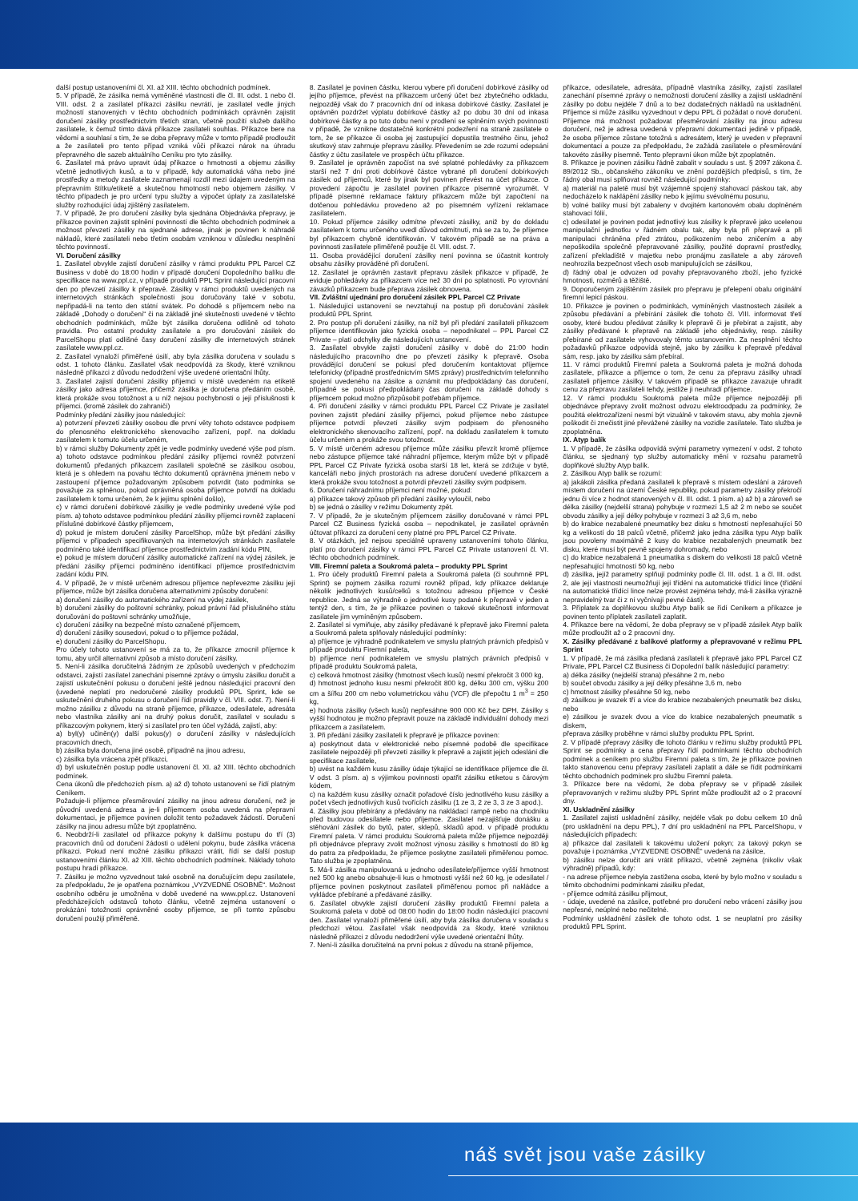další postup ustanoveními čl. XI. až XIII. těchto obchodních podmínek.
5. V případě, že zásilka nemá vyměněné vlastnosti dle čl. III. odst. 1 nebo čl. VIII. odst. 2 a zasílatel příkazci zásilku nevrátí, je zasílatel vedle jiných možností stanovených v těchto obchodních podmínkách oprávněn zajistit doručení zásilky prostřednictvím třetích stran, včetně použití služeb dalšího zasílatele, k čemuž tímto dává příkazce zasílateli souhlas. Příkazce bere na vědomí a souhlasí s tím, že se doba přepravy může v tomto případě prodloužit a že zasílateli pro tento případ vzniká vůči příkazci nárok na úhradu přepravného dle sazeb aktuálního Ceníku pro tyto zásilky.
6. Zasílatel má právo upravit údaj příkazce o hmotnosti a objemu zásilky včetně jednotlivých kusů, a to v případě, kdy automatická váha nebo jiné prostředky a metody zasílatele zaznamenají rozdíl mezi údajem uvedeným na přepravním štítku/etiketě a skutečnou hmotností nebo objemem zásilky. V těchto případech je pro určení typu služby a výpočet úplaty za zasílatelské služby rozhodující údaj zjištěný zasílatelem.
7. V případě, že pro doručení zásilky byla sjednána Objednávka přepravy, je příkazce povinen zajistit splnění povinností dle těchto obchodních podmínek a možnost převzetí zásilky na sjednané adrese, jinak je povinen k náhradě nákladů, které zasílateli nebo třetím osobám vzniknou v důsledku nesplnění těchto povinností.
VI. Doručení zásilky
1. Zasílatel obvykle zajistí doručení zásilky v rámci produktu PPL Parcel CZ Business v době do 18:00 hodin v případě doručení Dopoledního balíku dle specifikace na www.ppl.cz, v případě produktů PPL Sprint následující pracovní den po převzetí zásilky k přepravě. Zásilky v rámci produktů uvedených na internetových stránkách společnosti jsou doručovány také v sobotu, nepřipadá-li na tento den státní svátek. Po dohodě s příjemcem nebo na základě „Dohody o doručení“ či na základě jiné skutečnosti uvedené v těchto obchodních podmínkách, může být zásilka doručena odlišně od tohoto pravidla. Pro ostatní produkty zasílatele a pro doručování zásilek do ParcelShopu platí odlišné časy doručení zásilky dle internetových stránek zasílatele www.ppl.cz.
2. Zasílatel vynaloží přiměřené úsilí, aby byla zásilka doručena v souladu s odst. 1 tohoto článku. Zasílatel však neodpovídá za škody, které vzniknou následně příkazci z důvodu nedodržení výše uvedené orientační lhůty.
3. Zasílatel zajistí doručení zásilky příjemci v místě uvedeném na etiketě zásilky jako adresa příjemce, přičemž zásilka je doručena předáním osobě, která prokáže svou totožnost a u níž nejsou pochybnosti o její příslušnosti k příjemci. (kromě zásilek do zahraničí)
Podmínky předání zásilky jsou následující:
a) potvrzení převzetí zásilky osobou dle první věty tohoto odstavce podpisem do přenosného elektronického skenovacího zařízení, popř. na dokladu zasílatelem k tomuto účelu určeném,
b) v rámci služby Dokumenty zpět je vedle podmínky uvedené výše pod písm. a) tohoto odstavce podmínkou předání zásilky příjemci rovněž potvrzení dokumentů předaných příkazcem zasílateli společně se zásilkou osobou, která je s ohledem na povahu těchto dokumentů oprávněna jménem nebo v zastoupení příjemce požadovaným způsobem potvrdit (tato podmínka se považuje za splněnou, pokud oprávněná osoba příjemce potvrdí na dokladu zasílatelem k tomu určeném, že k jejímu splnění došlo),
c) v rámci doručení dobírkové zásilky je vedle podmínky uvedené výše pod písm. a) tohoto odstavce podmínkou předání zásilky příjemci rovněž zaplacení příslušné dobírkové částky příjemcem,
d) pokud je místem doručení zásilky ParcelShop, může být předání zásilky příjemci v případech specifikovaných na internetových stránkách zasílatele podmíněno také identifikací příjemce prostřednictvím zadání kódu PIN,
e) pokud je místem doručení zásilky automatické zařízení na výdej zásilek, je předání zásilky příjemci podmíněno identifikací příjemce prostřednictvím zadání kódu PIN.
4. V případě, že v místě určeném adresou příjemce nepřevezme zásilku její příjemce, může být zásilka doručena alternativními způsoby doručení:
a) doručení zásilky do automatického zařízení na výdej zásilek,
b) doručení zásilky do poštovní schránky, pokud právní řád příslušného státu doručování do poštovní schránky umožňuje,
c) doručení zásilky na bezpečné místo označené příjemcem,
d) doručení zásilky sousedovi, pokud o to příjemce požádal,
e) doručení zásilky do ParcelShopu.
Pro účely tohoto ustanovení se má za to, že příkazce zmocnil příjemce k tomu, aby určil alternativní způsob a místo doručení zásilky.
5. Není-li zásilka doručitelná žádným ze způsobů uvedených v předchozím odstavci, zajistí zasílatel zanechání písemné zprávy o úmyslu zásilku doručit a zajistí uskutečnění pokusu o doručení ještě jednou následující pracovní den (uvedené neplatí pro nedoručené zásilky produktů PPL Sprint, kde se uskutečnění druhého pokusu o doručení řídí pravidly v čl. VIII. odst. 7). Není-li možno zásilku z důvodu na straně příjemce, příkazce, odesílatele, adresáta nebo vlastníka zásilky ani na druhý pokus doručit, zasílatel v souladu s příkazcovým pokynem, který si zasílatel pro ten účel vyžádá, zajistí, aby:
a) byl(y) učiněn(y) další pokus(y) o doručení zásilky v následujících pracovních dnech,
b) zásilka byla doručena jiné osobě, případně na jinou adresu,
c) zásilka byla vrácena zpět příkazci,
d) byl uskutečněn postup podle ustanovení čl. XI. až XIII. těchto obchodních podmínek.
Cena úkonů dle předchozích písm. a) až d) tohoto ustanovení se řídí platným Ceníkem.
Požaduje-li příjemce přesměrování zásilky na jinou adresu doručení, než je původní uvedená adresa a je-li příjemcem osoba uvedená na přepravní dokumentaci, je příjemce povinen doložit tento požadavek žádostí. Doručení zásilky na jinou adresu může být zpoplatněno.
6. Neobdrží-li zasílatel od příkazce pokyny k dalšímu postupu do tří (3) pracovních dnů od doručení žádosti o udělení pokynu, bude zásilka vrácena příkazci. Pokud není možné zásilku příkazci vrátit, řídí se další postup ustanoveními článku XI. až XIII. těchto obchodních podmínek. Náklady tohoto postupu hradí příkazce.
7. Zásilku je možno vyzvednout také osobně na doručujícím depu zasílatele, za předpokladu, že je opatřena poznámkou „VYZVEDNE OSOBNĚ“. Možnost osobního odběru je umožněna v době uvedené na www.ppl.cz. Ustanovení předcházejících odstavců tohoto článku, včetně zejména ustanovení o prokázání totožnosti oprávněné osoby příjemce, se při tomto způsobu doručení použijí přiměřeně.
8. Zasílatel je povinen částku, kterou vybere při doručení dobírkové zásilky od jejího příjemce, převést na příkazcem určený účet bez zbytečného odkladu, nejpozději však do 7 pracovních dní od inkasa dobírkové částky. Zasílatel je oprávněn pozdržet výplatu dobírkové částky až po dobu 30 dní od inkasa dobírkové částky a po tuto dobu není v prodlení se splněním svých povinností v případě, že vznikne dostatečně konkrétní podezření na straně zasílatele o tom, že se příkazce či osoba jej zastupující dopustila trestného činu, jehož skutkový stav zahrnuje přepravu zásilky. Převedením se zde rozumí odepsání částky z účtu zasílatele ve prospěch účtu příkazce.
9. Zasílatel je oprávněn započíst na své splatné pohledávky za příkazcem starší než 7 dní proti dobírkové částce vybrané při doručení dobírkových zásilek od příjemců, které by jinak byl povinen převést na účet příkazce. O provedení zápočtu je zasílatel povinen příkazce písemně vyrozumět. V případě písemné reklamace faktury příkazcem může být započtení na dotčenou pohledávku provedeno až po písemném vyřízení reklamace zasílatelem.
10. Pokud příjemce zásilky odmítne převzetí zásilky, aniž by do dokladu zasílatelem k tomu určeného uvedl důvod odmítnutí, má se za to, že příjemce byl příkazcem chybně identifikován. V takovém případě se na práva a povinnosti zasílatele přiměřeně použije čl. VIII. odst. 7.
11. Osoba provádějící doručení zásilky není povinna se účastnit kontroly obsahu zásilky prováděné při doručení.
12. Zasílatel je oprávněn zastavit přepravu zásilek příkazce v případě, že eviduje pohledávky za příkazcem více než 30 dní po splatnosti. Po vyrovnání závazků příkazcem bude přeprava zásilek obnovena.
VII. Zvláštní ujednání pro doručení zásilek PPL Parcel CZ Private
1. Následující ustanovení se nevztahují na postup při doručování zásilek produktů PPL Sprint.
2. Pro postup při doručení zásilky, na níž byl při předání zasílateli příkazcem příjemce identifikován jako fyzická osoba – nepodnikatel – PPL Parcel CZ Private – platí odchylky dle následujících ustanovení.
3. Zasílatel obvykle zajistí doručení zásilky v době do 21:00 hodin následujícího pracovního dne po převzetí zásilky k přepravě. Osoba provádějící doručení se pokusí před doručením kontaktovat příjemce telefonicky (případně prostřednictvím SMS zprávy) prostřednictvím telefonního spojení uvedeného na zásilce a oznámit mu předpokládaný čas doručení, případně se pokusí předpokládaný čas doručení na základě dohody s příjemcem pokud možno přizpůsobit potřebám příjemce.
4. Při doručení zásilky v rámci produktu PPL Parcel CZ Private je zasílatel povinen zajistit předání zásilky příjemci, pokud příjemce nebo zástupce příjemce potvrdí převzetí zásilky svým podpisem do přenosného elektronického skenovacího zařízení, popř. na dokladu zasílatelem k tomuto účelu určeném a prokáže svou totožnost.
5. V místě určeném adresou příjemce může zásilku převzít kromě příjemce nebo zástupce příjemce také náhradní příjemce, kterým může být v případě PPL Parcel CZ Private fyzická osoba starší 18 let, která se zdržuje v bytě, kanceláři nebo jiných prostorách na adrese doručení uvedené příkazcem a která prokáže svou totožnost a potvrdí převzetí zásilky svým podpisem.
6. Doručení náhradnímu příjemci není možné, pokud:
a) příkazce takový způsob při předání zásilky vyloučil, nebo
b) se jedná o zásilky v režimu Dokumenty zpět.
7. V případě, že je skutečným příjemcem zásilky doručované v rámci PPL Parcel CZ Business fyzická osoba – nepodnikatel, je zasílatel oprávněn účtovat příkazci za doručení ceny platné pro PPL Parcel CZ Private.
8. V otázkách, jež nejsou speciálně upraveny ustanoveními tohoto článku, platí pro doručení zásilky v rámci PPL Parcel CZ Private ustanovení čl. VI. těchto obchodních podmínek.
VIII. Firemní paleta a Soukromá paleta – produkty PPL Sprint
1. Pro účely produktů Firemní paleta a Soukromá paleta (či souhrnně PPL Sprint) se pojmem zásilka rozumí rovněž případ, kdy příkazce deklaruje několik jednotlivých kusů/celků s totožnou adresou příjemce v České republice. Jedná se výhradně o jednotlivé kusy podané k přepravě v jeden a tentýž den, s tím, že je příkazce povinen o takové skutečnosti informovat zasílatele jím vymíněným způsobem.
2. Zasílatel si vymiňuje, aby zásilky předávané k přepravě jako Firemní paleta a Soukromá paleta splňovaly následující podmínky:
a) příjemce je výhradně podnikatelem ve smyslu platných právních předpisů v případě produktu Firemní paleta,
b) příjemce není podnikatelem ve smyslu platných právních předpisů v případě produktu Soukromá paleta,
c) celková hmotnost zásilky (hmotnost všech kusů) nesmí překročit 3 000 kg,
d) hmotnost jednoho kusu nesmí překročit 800 kg, délku 300 cm, výšku 200 cm a šířku 200 cm nebo volumetrickou váhu (VCF) dle přepočtu 1 m<sup>3</sup> = 250 kg,
e) hodnota zásilky (všech kusů) nepřesáhne 900 000 Kč bez DPH. Zásilky s vyšší hodnotou je možno přepravit pouze na základě individuální dohody mezi příkazcem a zasílatelem.
3. Při předání zásilky zasílateli k přepravě je příkazce povinen:
a) poskytnout data v elektronické nebo písemné podobě dle specifikace zasílatele nejpozději při převzetí zásilky k přepravě a zajistit jejich odeslání dle specifikace zasílatele,
b) uvést na každém kusu zásilky údaje týkající se identifikace příjemce dle čl. V odst. 3 písm. a) s výjimkou povinnosti opatřit zásilku etiketou s čárovým kódem,
c) na každém kusu zásilky označit pořadové číslo jednotlivého kusu zásilky a počet všech jednotlivých kusů tvořících zásilku (1 ze 3, 2 ze 3, 3 ze 3 apod.).
4. Zásilky jsou přebírány a předávány na nakládací rampě nebo na chodníku před budovou odesílatele nebo příjemce. Zasílatel nezajišťuje donášku a stěhování zásilek do bytů, pater, sklepů, skladů apod. v případě produktu Firemní paleta. V rámci produktu Soukromá paleta může příjemce nejpozději při objednávce přepravy zvolit možnost výnosu zásilky s hmotností do 80 kg do patra za předpokladu, že příjemce poskytne zasílateli přiměřenou pomoc. Tato služba je zpoplatněna.
5. Má-li zásilka manipulovaná u jednoho odesílatele/příjemce vyšší hmotnost než 500 kg anebo obsahuje-li kus o hmotnosti vyšší než 60 kg, je odesílatel / příjemce povinen poskytnout zasílateli přiměřenou pomoc při nakládce a vykládce přebírané a předávané zásilky.
6. Zasílatel obvykle zajistí doručení zásilky produktů Firemní paleta a Soukromá paleta v době od 08:00 hodin do 18:00 hodin následující pracovní den. Zasílatel vynaloží přiměřené úsilí, aby byla zásilka doručena v souladu s předchozí větou. Zasílatel však neodpovídá za škody, které vzniknou následně příkazci z důvodu nedodržení výše uvedené orientační lhůty.
7. Není-li zásilka doručitelná na první pokus z důvodu na straně příjemce,
příkazce, odesílatele, adresáta, případně vlastníka zásilky, zajistí zasílatel zanechání písemné zprávy o nemožnosti doručení zásilky a zajistí uskladnění zásilky po dobu nejdéle 7 dnů a to bez dodatečných nákladů na uskladnění. Příjemce si může zásilku vyzvednout v depu PPL či požádat o nové doručení. Příjemce má možnost požadovat přesměrování zásilky na jinou adresu doručení, než je adresa uvedená v přepravní dokumentaci jedině v případě, že osoba příjemce zůstane totožná s adresátem, který je uveden v přepravní dokumentaci a pouze za předpokladu, že zažádá zasílatele o přesměrování takovéto zásilky písemně. Tento přepravní úkon může být zpoplatněn.
8. Příkazce je povinen zásilku řádně zabalit v souladu s ust. § 2097 zákona č. 89/2012 Sb., občanského zákoníku ve znění pozdějších předpisů, s tím, že řádný obal musí splňovat rovněž následující podmínky:
a) materiál na paletě musí být vzájemně spojený stahovací páskou tak, aby nedocházelo k naklápění zásilky nebo k jejímu svévolnému posunu,
b) volné balíky musí být zabaleny v dvojitém kartonovém obalu doplněném stahovací fólií,
c) odesílatel je povinen podat jednotlivý kus zásilky k přepravě jako ucelenou manipulační jednotku v řádném obalu tak, aby byla při přepravě a při manipulaci chráněna před ztrátou, poškozením nebo zničením a aby nepoškodila společně přepravované zásilky, použité dopravní prostředky, zařízení překladiště v majetku nebo pronájmu zasílatele a aby zároveň neohrozila bezpečnost všech osob manipulujících se zásilkou,
d) řádný obal je odvozen od povahy přepravovaného zboží, jeho fyzické hmotnosti, rozměrů a těžiště.
9. Doporučeným zajištěním zásilek pro přepravu je přelepení obalu originální firemní lepicí páskou.
10. Příkazce je povinen o podmínkách, vymíněných vlastnostech zásilek a způsobu předávání a přebírání zásilek dle tohoto čl. VIII. informovat třetí osoby, které budou předávat zásilky k přepravě či je přebírat a zajistit, aby zásilky předávané k přepravě na základě jeho objednávky, resp. zásilky přebírané od zasílatele vyhovovaly těmto ustanovením. Za nesplnění těchto požadavků příkazce odpovídá stejně, jako by zásilku k přepravě předával sám, resp. jako by zásilku sám přebíral.
11. V rámci produktů Firemní paleta a Soukromá paleta je možná dohoda zasílatele, příkazce a příjemce o tom, že cenu za přepravu zásilky uhradí zasílateli příjemce zásilky. V takovém případě se příkazce zavazuje uhradit cenu za přepravu zasílateli tehdy, jestliže ji neuhradí příjemce.
12. V rámci produktu Soukromá paleta může příjemce nejpozději při objednávce přepravy zvolit možnost odvozu elektroodpadu za podmínky, že použitá elektrozařízení nesmí být vizuálně v takovém stavu, aby mohla zjevně poškodit či znečistit jiné převážené zásilky na vozidle zasílatele. Tato služba je zpoplatněna.
IX. Atyp balík
1. V případě, že zásilka odpovídá svými parametry vymezení v odst. 2 tohoto článku, se sjednaný typ služby automaticky mění v rozsahu parametrů doplňkové služby Atyp balík.
2. Zásilkou Atyp balík se rozumí:
a) jakákoli zásilka předaná zasílateli k přepravě s místem odeslání a zároveň místem doručení na území České republiky, pokud parametry zásilky překročí jednu či více z hodnot stanovených v čl. III. odst. 1 písm. a) až b) a zároveň se délka zásilky (nejdelší strana) pohybuje v rozmezí 1,5 až 2 m nebo se součet obvodu zásilky a její délky pohybuje v rozmezí 3 až 3,6 m, nebo
b) do krabice nezabalené pneumatiky bez disku s hmotností nepřesahující 50 kg a velikostí do 18 palců včetně, přičemž jako jedna zásilka typu Atyp balík jsou povoleny maximálně 2 kusy do krabice nezabalených pneumatik bez disku, které musí být pevně spojeny dohromady, nebo
c) do krabice nezabalená 1 pneumatika s diskem do velikosti 18 palců včetně nepřesahující hmotností 50 kg, nebo
d) zásilka, jejíž parametry splňují podmínky podle čl. III. odst. 1 a čl. III. odst. 2, ale její vlastnosti neumožňují její třídění na automatické třídící lince (třídění na automatické třídící lince nelze provést zejména tehdy, má-li zásilka výrazně nepravidelný tvar či z ní vyčnívají pevné části).
3. Příplatek za doplňkovou službu Atyp balík se řídí Ceníkem a příkazce je povinen tento příplatek zasílateli zaplatit.
4. Příkazce bere na vědomí, že doba přepravy se v případě zásilek Atyp balík může prodloužit až o 2 pracovní dny.
X. Zásilky předávané z balíkové platformy a přepravované v režimu PPL Sprint
1. V případě, že má zásilka předaná zasílateli k přepravě jako PPL Parcel CZ Private, PPL Parcel CZ Business či Dopolední balík následující parametry:
a) délka zásilky (nejdelší strana) přesáhne 2 m, nebo
b) součet obvodu zásilky a její délky přesáhne 3,6 m, nebo
c) hmotnost zásilky přesáhne 50 kg, nebo
d) zásilkou je svazek tří a více do krabice nezabalených pneumatik bez disku, nebo
e) zásilkou je svazek dvou a více do krabice nezabalených pneumatik s diskem,
přeprava zásilky proběhne v rámci služby produktu PPL Sprint.
2. V případě přepravy zásilky dle tohoto článku v režimu služby produktů PPL Sprint se podmínky a cena přepravy řídí podmínkami těchto obchodních podmínek a ceníkem pro službu Firemní paleta s tím, že je příkazce povinen takto stanovenou cenu přepravy zasílateli zaplatit a dále se řídit podmínkami těchto obchodních podmínek pro službu Firemní paleta.
3. Příkazce bere na vědomí, že doba přepravy se v případě zásilek přepravovaných v režimu služby PPL Sprint může prodloužit až o 2 pracovní dny.
XI. Uskladnění zásilky
1. Zasílatel zajistí uskladnění zásilky, nejdéle však po dobu celkem 10 dnů (pro uskladnění na depu PPL), 7 dní pro uskladnění na PPL ParcelShopu, v následujících případech:
a) příkazce dal zasílateli k takovému uložení pokyn; za takový pokyn se považuje i poznámka „VYZVEDNE OSOBNĚ“ uvedená na zásilce,
b) zásilku nelze doručit ani vrátit příkazci, včetně zejména (nikoliv však výhradně) případů, kdy:
- na adrese příjemce nebyla zastižena osoba, které by bylo možno v souladu s těmito obchodními podmínkami zásilku předat,
- příjemce odmítá zásilku přijmout,
- údaje, uvedené na zásilce, potřebné pro doručení nebo vrácení zásilky jsou nepřesné, neúplné nebo nečitelné.
Podmínky uskladnění zásilek dle tohoto odst. 1 se neuplatní pro zásilky produktů PPL Sprint.
náš svět jsou vaše zásilky